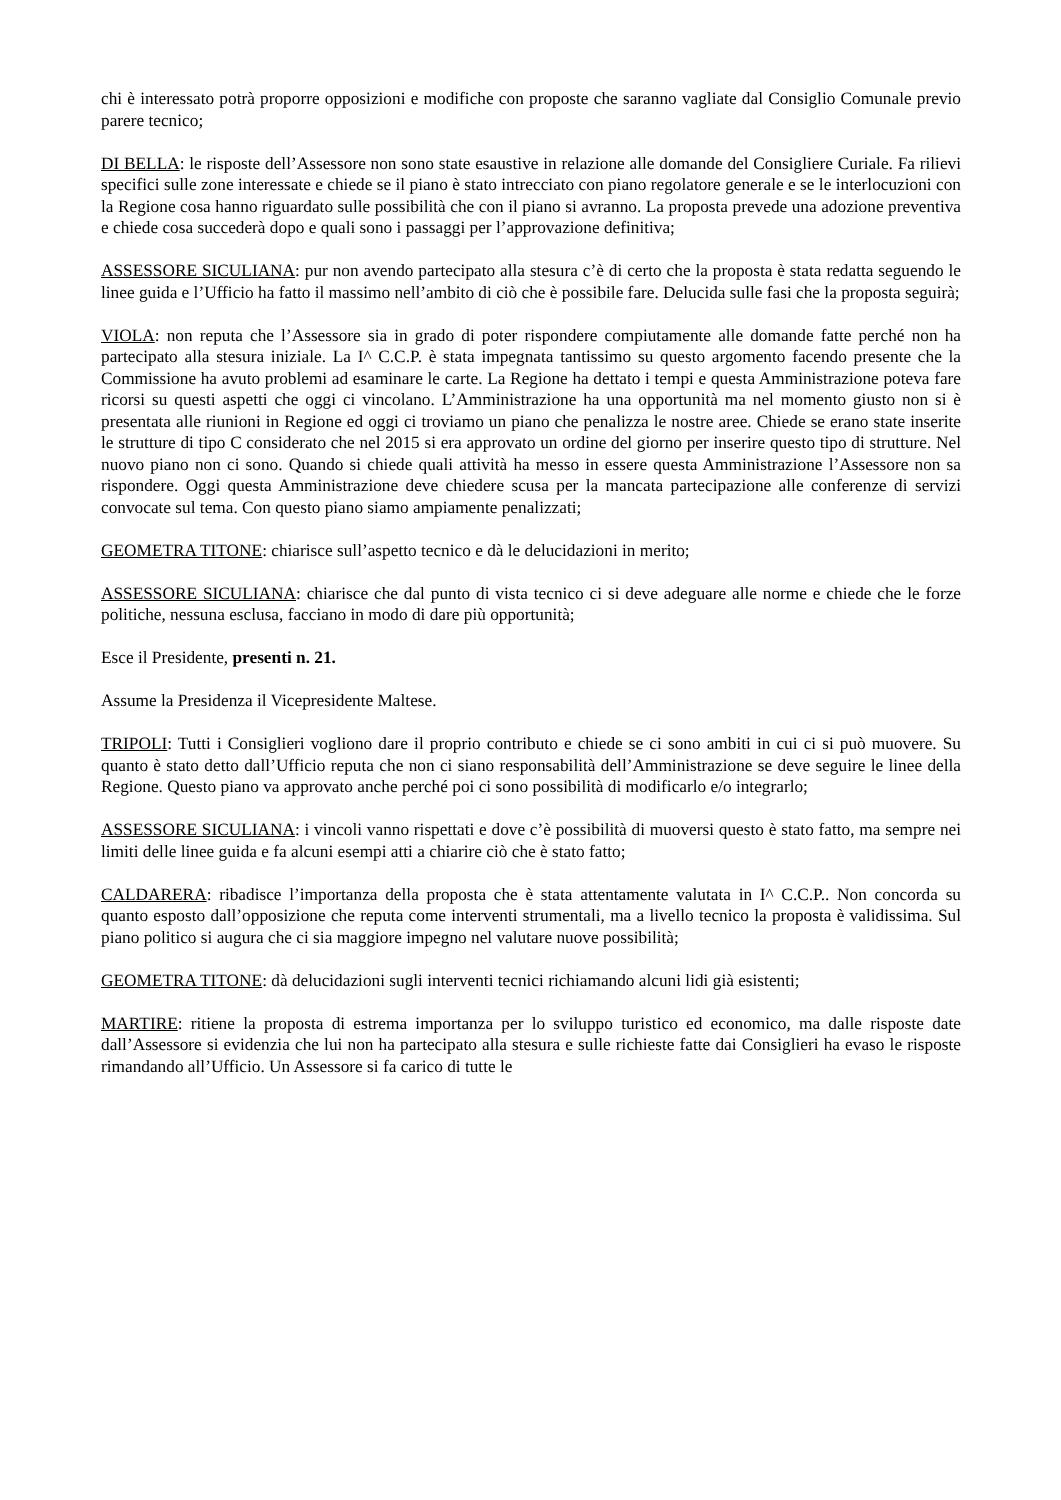chi è interessato potrà proporre opposizioni e modifiche con proposte che saranno vagliate dal Consiglio Comunale previo parere tecnico;
DI BELLA: le risposte dell’Assessore non sono state esaustive in relazione alle domande del Consigliere Curiale. Fa rilievi specifici sulle zone interessate e chiede se il piano è stato intrecciato con piano regolatore generale e se le interlocuzioni con la Regione cosa hanno riguardato sulle possibilità che con il piano si avranno. La proposta prevede una adozione preventiva e chiede cosa succederà dopo e quali sono i passaggi per l’approvazione definitiva;
ASSESSORE SICULIANA: pur non avendo partecipato alla stesura c’è di certo che la proposta è stata redatta seguendo le linee guida e l’Ufficio ha fatto il massimo nell’ambito di ciò che è possibile fare. Delucida sulle fasi che la proposta seguirà;
VIOLA: non reputa che l’Assessore sia in grado di poter rispondere compiutamente alle domande fatte perché non ha partecipato alla stesura iniziale. La I^ C.C.P. è stata impegnata tantissimo su questo argomento facendo presente che la Commissione ha avuto problemi ad esaminare le carte. La Regione ha dettato i tempi e questa Amministrazione poteva fare ricorsi su questi aspetti che oggi ci vincolano. L’Amministrazione ha una opportunità ma nel momento giusto non si è presentata alle riunioni in Regione ed oggi ci troviamo un piano che penalizza le nostre aree. Chiede se erano state inserite le strutture di tipo C considerato che nel 2015 si era approvato un ordine del giorno per inserire questo tipo di strutture. Nel nuovo piano non ci sono. Quando si chiede quali attività ha messo in essere questa Amministrazione l’Assessore non sa rispondere. Oggi questa Amministrazione deve chiedere scusa per la mancata partecipazione alle conferenze di servizi convocate sul tema. Con questo piano siamo ampiamente penalizzati;
GEOMETRA TITONE: chiarisce sull’aspetto tecnico e dà le delucidazioni in merito;
ASSESSORE SICULIANA: chiarisce che dal punto di vista tecnico ci si deve adeguare alle norme e chiede che le forze politiche, nessuna esclusa, facciano in modo di dare più opportunità;
Esce il Presidente, presenti n. 21.
Assume la Presidenza il Vicepresidente Maltese.
TRIPOLI: Tutti i Consiglieri vogliono dare il proprio contributo e chiede se ci sono ambiti in cui ci si può muovere. Su quanto è stato detto dall’Ufficio reputa che non ci siano responsabilità dell’Amministrazione se deve seguire le linee della Regione. Questo piano va approvato anche perché poi ci sono possibilità di modificarlo e/o integrarlo;
ASSESSORE SICULIANA: i vincoli vanno rispettati e dove c’è possibilità di muoversi questo è stato fatto, ma sempre nei limiti delle linee guida e fa alcuni esempi atti a chiarire ciò che è stato fatto;
CALDARERA: ribadisce l’importanza della proposta che è stata attentamente valutata in I^ C.C.P.. Non concorda su quanto esposto dall’opposizione che reputa come interventi strumentali, ma a livello tecnico la proposta è validissima. Sul piano politico si augura che ci sia maggiore impegno nel valutare nuove possibilità;
GEOMETRA TITONE: dà delucidazioni sugli interventi tecnici richiamando alcuni lidi già esistenti;
MARTIRE: ritiene la proposta di estrema importanza per lo sviluppo turistico ed economico, ma dalle risposte date dall’Assessore si evidenzia che lui non ha partecipato alla stesura e sulle richieste fatte dai Consiglieri ha evaso le risposte rimandando all’Ufficio. Un Assessore si fa carico di tutte le